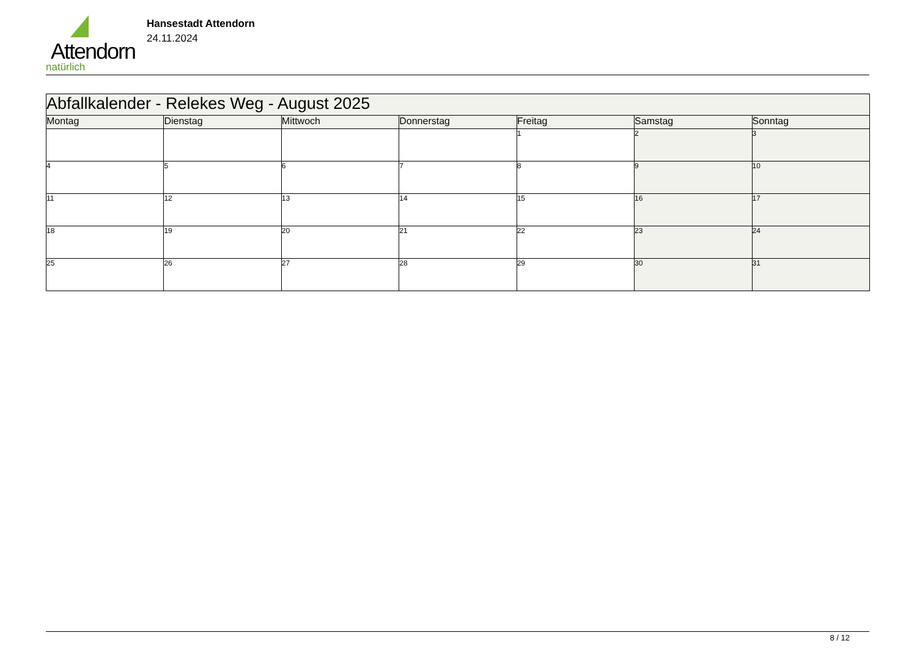Attendorn
natürlich
Hansestadt Attendorn
24.11.2024
| Abfallkalender - Relekes Weg - August 2025 | | | | | | |
| Montag | Dienstag | Mittwoch | Donnerstag | Freitag | Samstag | Sonntag |
| | | | | 1 | 2 | 3 |
| 4 | 5 | 6 | 7 | 8 | 9 | 10 |
| 11 | 12 | 13 | 14 | 15 | 16 | 17 |
| 18 | 19 | 20 | 21 | 22 | 23 | 24 |
| 25 | 26 | 27 | 28 | 29 | 30 | 31 |
8 / 12